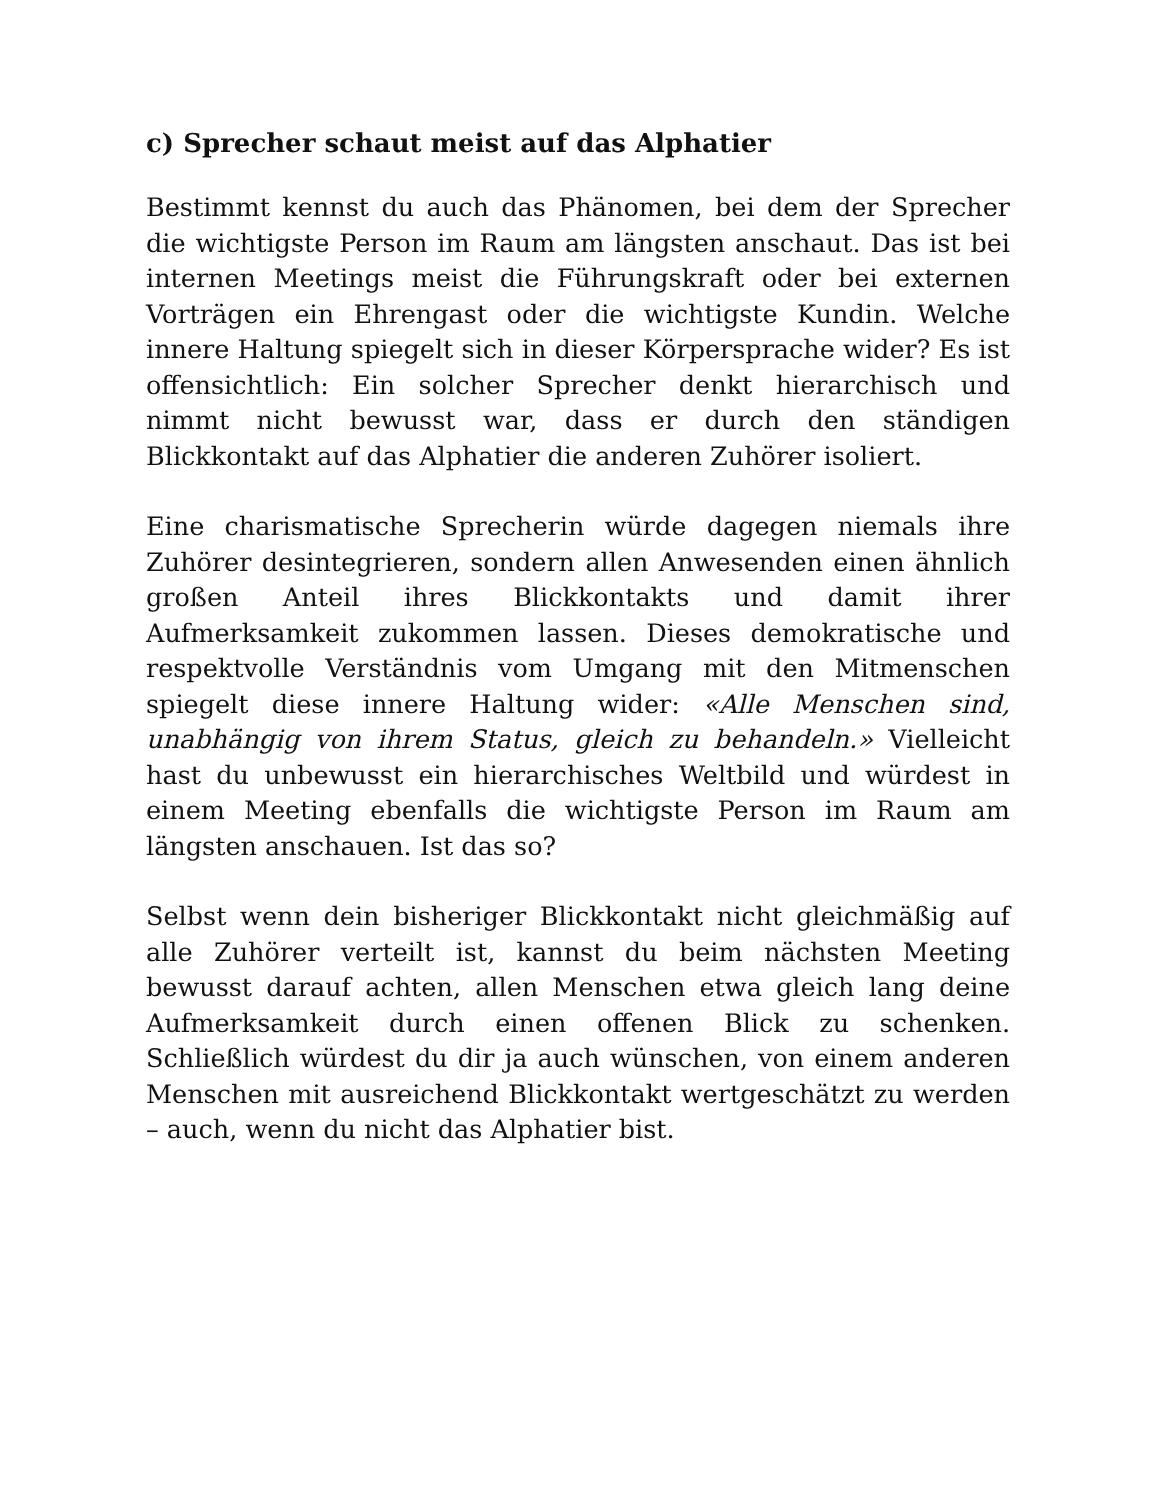c) Sprecher schaut meist auf das Alphatier
Bestimmt kennst du auch das Phänomen, bei dem der Sprecher die wichtigste Person im Raum am längsten anschaut. Das ist bei internen Meetings meist die Führungskraft oder bei externen Vorträgen ein Ehrengast oder die wichtigste Kundin. Welche innere Haltung spiegelt sich in dieser Körpersprache wider? Es ist offensichtlich: Ein solcher Sprecher denkt hierarchisch und nimmt nicht bewusst war, dass er durch den ständigen Blickkontakt auf das Alphatier die anderen Zuhörer isoliert.
Eine charismatische Sprecherin würde dagegen niemals ihre Zuhörer desintegrieren, sondern allen Anwesenden einen ähnlich großen Anteil ihres Blickkontakts und damit ihrer Aufmerksamkeit zukommen lassen. Dieses demokratische und respektvolle Verständnis vom Umgang mit den Mitmenschen spiegelt diese innere Haltung wider: «Alle Menschen sind, unabhängig von ihrem Status, gleich zu behandeln.» Vielleicht hast du unbewusst ein hierarchisches Weltbild und würdest in einem Meeting ebenfalls die wichtigste Person im Raum am längsten anschauen. Ist das so?
Selbst wenn dein bisheriger Blickkontakt nicht gleichmäßig auf alle Zuhörer verteilt ist, kannst du beim nächsten Meeting bewusst darauf achten, allen Menschen etwa gleich lang deine Aufmerksamkeit durch einen offenen Blick zu schenken. Schließlich würdest du dir ja auch wünschen, von einem anderen Menschen mit ausreichend Blickkontakt wertgeschätzt zu werden – auch, wenn du nicht das Alphatier bist.